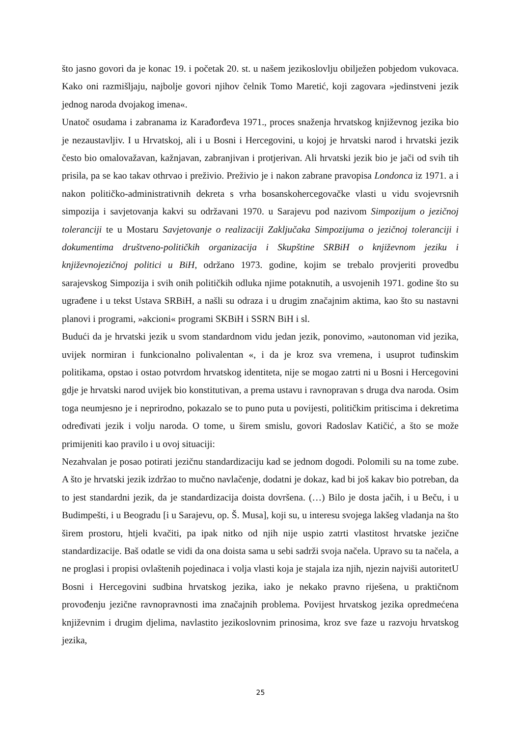što jasno govori da je konac 19. i početak 20. st. u našem jezikoslovlju obilježen pobjedom vukovaca. Kako oni razmišljaju, najbolje govori njihov čelnik Tomo Maretić, koji zagovara »jedinstveni jezik jednog naroda dvojakog imena«.
Unatoč osudama i zabranama iz Karađorđeva 1971., proces snaženja hrvatskog književnog jezika bio je nezaustavljiv. I u Hrvatskoj, ali i u Bosni i Hercegovini, u kojoj je hrvatski narod i hrvatski jezik često bio omalovažavan, kažnjavan, zabranjivan i protjerivan. Ali hrvatski jezik bio je jači od svih tih prisila, pa se kao takav othrvao i preživio. Preživio je i nakon zabrane pravopisa Londonca iz 1971. a i nakon političko-administrativnih dekreta s vrha bosanskohercegovačke vlasti u vidu svojevrsnih simpozija i savjetovanja kakvi su održavani 1970. u Sarajevu pod nazivom Simpozijum o jezičnoj toleranciji te u Mostaru Savjetovanje o realizaciji Zaključaka Simpozijuma o jezičnoj toleranciji i dokumentima društveno-političkih organizacija i Skupštine SRBiH o književnom jeziku i književnojezičnoj politici u BiH, održano 1973. godine, kojim se trebalo provjeriti provedbu sarajevskog Simpozija i svih onih političkih odluka njime potaknutih, a usvojenih 1971. godine što su ugrađene i u tekst Ustava SRBiH, a našli su odraza i u drugim značajnim aktima, kao što su nastavni planovi i programi, »akcioni« programi SKBiH i SSRN BiH i sl.
Budući da je hrvatski jezik u svom standardnom vidu jedan jezik, ponovimo, »autonoman vid jezika, uvijek normiran i funkcionalno polivalentan «, i da je kroz sva vremena, i usuprot tuđinskim politikama, opstao i ostao potvrdom hrvatskog identiteta, nije se mogao zatrti ni u Bosni i Hercegovini gdje je hrvatski narod uvijek bio konstitutivan, a prema ustavu i ravnopravan s druga dva naroda. Osim toga neumjesno je i neprirodno, pokazalo se to puno puta u povijesti, političkim pritiscima i dekretima određivati jezik i volju naroda. O tome, u širem smislu, govori Radoslav Katičić, a što se može primijeniti kao pravilo i u ovoj situaciji:
Nezahvalan je posao potirati jezičnu standardizaciju kad se jednom dogodi. Polomili su na tome zube. A što je hrvatski jezik izdržao to mučno navlačenje, dodatni je dokaz, kad bi još kakav bio potreban, da to jest standardni jezik, da je standardizacija doista dovršena. (…) Bilo je dosta jačih, i u Beču, i u Budimpešti, i u Beogradu [i u Sarajevu, op. Š. Musa], koji su, u interesu svojega lakšeg vladanja na što širem prostoru, htjeli kvačiti, pa ipak nitko od njih nije uspio zatrti vlastitost hrvatske jezične standardizacije. Baš odatle se vidi da ona doista sama u sebi sadrži svoja načela. Upravo su ta načela, a ne proglasi i propisi ovlaštenih pojedinaca i volja vlasti koja je stajala iza njih, njezin najviši autoritetU Bosni i Hercegovini sudbina hrvatskog jezika, iako je nekako pravno riješena, u praktičnom provođenju jezične ravnopravnosti ima značajnih problema. Povijest hrvatskog jezika opredmećena književnim i drugim djelima, navlastito jezikoslovnim prinosima, kroz sve faze u razvoju hrvatskog jezika,
25